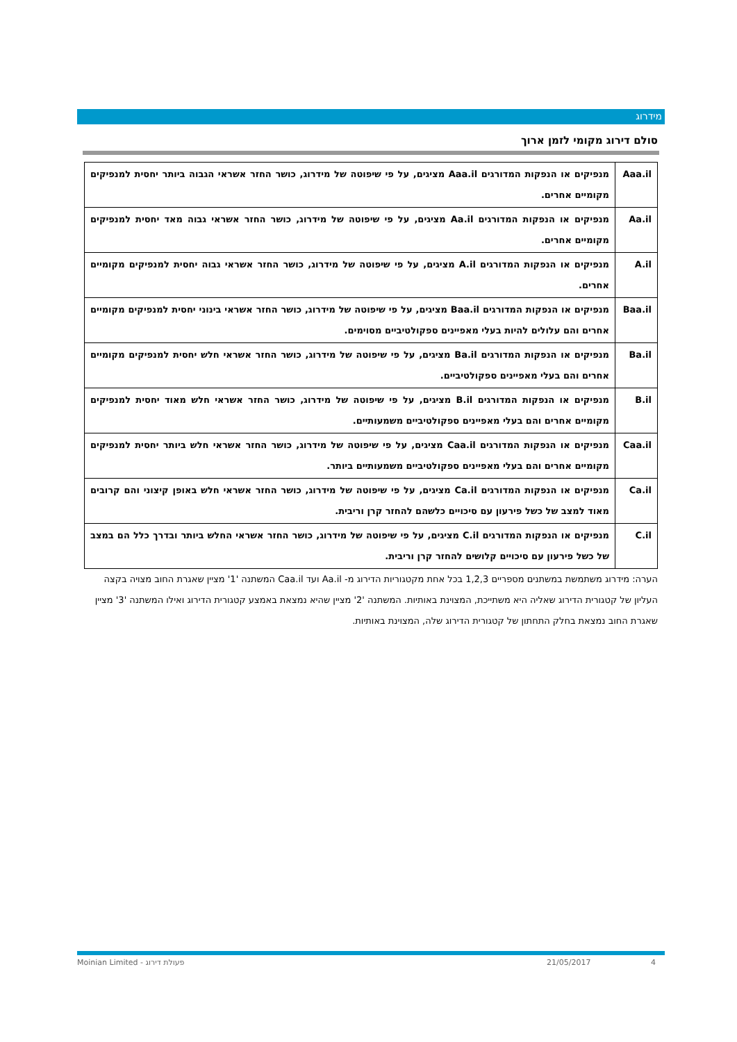מידרוג
סולם דירוג מקומי לזמן ארוך
| Aaa.il | מנפיקים או הנפקות המדורגים Aaa.il מציגים, על פי שיפוטה של מידרוג, כושר החזר אשראי הגבוה ביותר יחסית למנפיקים מקומיים אחרים. |
| Aa.il | מנפיקים או הנפקות המדורגים Aa.il מציגים, על פי שיפוטה של מידרוג, כושר החזר אשראי גבוה מאד יחסית למנפיקים מקומיים אחרים. |
| A.il | מנפיקים או הנפקות המדורגים A.il מציגים, על פי שיפוטה של מידרוג, כושר החזר אשראי גבוה יחסית למנפיקים מקומיים אחרים. |
| Baa.il | מנפיקים או הנפקות המדורגים Baa.il מציגים, על פי שיפוטה של מידרוג, כושר החזר אשראי בינוני יחסית למנפיקים מקומיים אחרים והם עלולים להיות בעלי מאפיינים ספקולטיביים מסוימים. |
| Ba.il | מנפיקים או הנפקות המדורגים Ba.il מציגים, על פי שיפוטה של מידרוג, כושר החזר אשראי חלש יחסית למנפיקים מקומיים אחרים והם בעלי מאפיינים ספקולטיביים. |
| B.il | מנפיקים או הנפקות המדורגים B.il מציגים, על פי שיפוטה של מידרוג, כושר החזר אשראי חלש מאוד יחסית למנפיקים מקומיים אחרים והם בעלי מאפיינים ספקולטיביים משמעותיים. |
| Caa.il | מנפיקים או הנפקות המדורגים Caa.il מציגים, על פי שיפוטה של מידרוג, כושר החזר אשראי חלש ביותר יחסית למנפיקים מקומיים אחרים והם בעלי מאפיינים ספקולטיביים משמעותיים ביותר. |
| Ca.il | מנפיקים או הנפקות המדורגים Ca.il מציגים, על פי שיפוטה של מידרוג, כושר החזר אשראי חלש באופן קיצוני והם קרובים מאוד למצב של כשל פירעון עם סיכויים כלשהם להחזר קרן וריבית. |
| C.il | מנפיקים או הנפקות המדורגים C.il מציגים, על פי שיפוטה של מידרוג, כושר החזר אשראי החלש ביותר ובדרך כלל הם במצב של כשל פירעון עם סיכויים קלושים להחזר קרן וריבית. |
הערה: מידרוג משתמשת במשתנים מספריים 1,2,3 בכל אחת מקטגוריות הדירוג מ- Aa.il ועד Caa.il המשתנה '1' מציין שאגרת החוב מצויה בקצה העליון של קטגורית הדירוג שאליה היא משתייכת, המצוינת באותיות. המשתנה '2' מציין שהיא נמצאת באמצע קטגורית הדירוג ואילו המשתנה '3' מציין שאגרת החוב נמצאת בחלק התחתון של קטגורית הדירוג שלה, המצוינת באותיות.
Moinian Limited - פעולת דירוג 21/05/2017 4